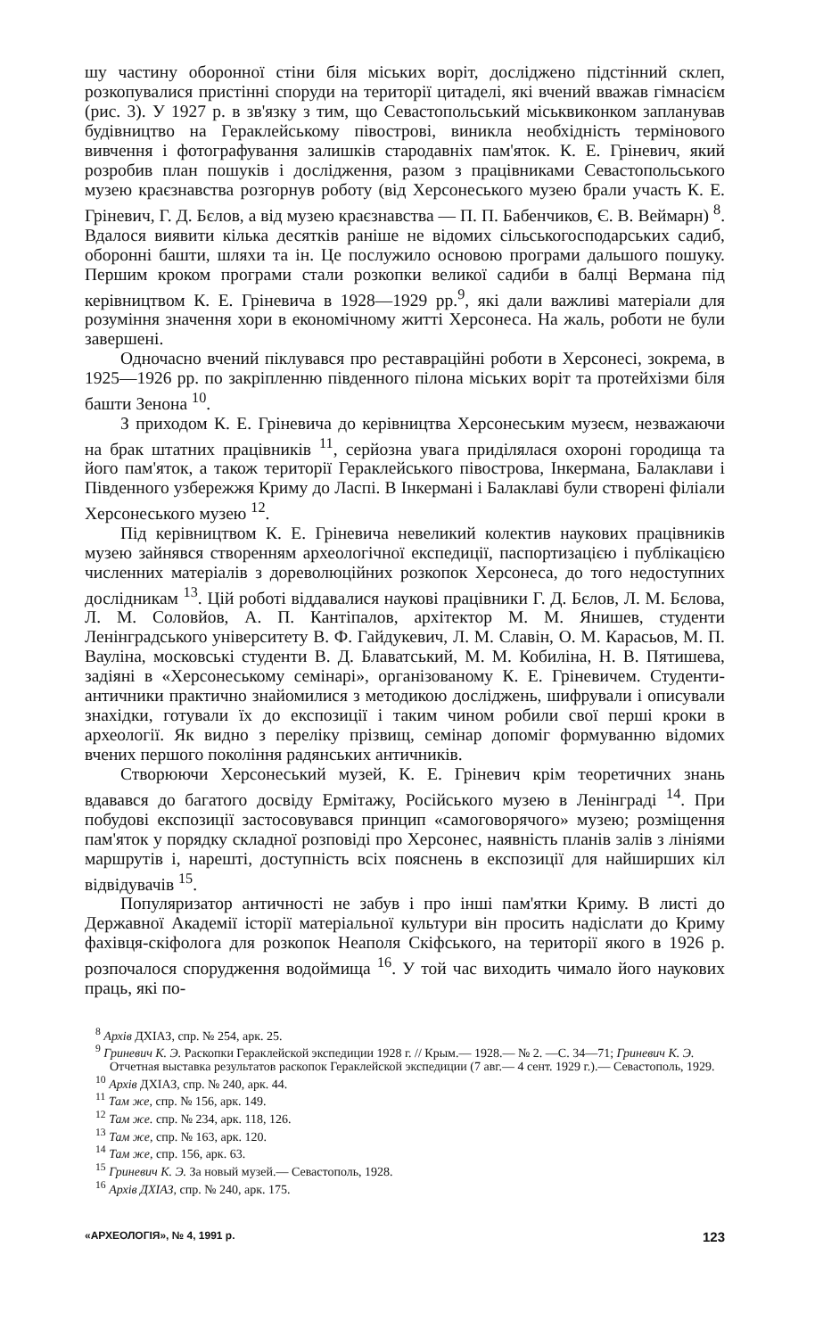шу частину оборонної стіни біля міських воріт, досліджено підстінний склеп, розкопувалися пристінні споруди на території цитаделі, які вчений вважав гімнасієм (рис. 3). У 1927 р. в зв'язку з тим, що Севастопольський міськвиконком запланував будівництво на Гераклейському півострові, виникла необхідність термінового вивчення і фотографування залишків стародавніх пам'яток. К. Е. Гріневич, який розробив план пошуків і дослідження, разом з працівниками Севастопольського музею краєзнавства розгорнув роботу (від Херсонеського музею брали участь К. Е. Гріневич, Г. Д. Бєлов, а від музею краєзнавства — П. П. Бабенчиков, Є. В. Веймарн) <sup>8</sup>. Вдалося виявити кілька десятків раніше не відомих сільськогосподарських садиб, оборонні башти, шляхи та ін. Це послужило основою програми дальшого пошуку. Першим кроком програми стали розкопки великої садиби в балці Вермана під керівництвом К. Е. Гріневича в 1928—1929 рр.<sup>9</sup>, які дали важливі матеріали для розуміння значення хори в економічному житті Херсонеса. На жаль, роботи не були завершені.
Одночасно вчений піклувався про реставраційні роботи в Херсонесі, зокрема, в 1925—1926 рр. по закріпленню південного пілона міських воріт та протейхізми біля башти Зенона <sup>10</sup>.
З приходом К. Е. Гріневича до керівництва Херсонеським музеєм, незважаючи на брак штатних працівників <sup>11</sup>, серйозна увага приділялася охороні городища та його пам'яток, а також території Гераклейського півострова, Інкермана, Балаклави і Південного узбережжя Криму до Ласпі. В Інкермані і Балаклаві були створені філіали Херсонеського музею <sup>12</sup>.
Під керівництвом К. Е. Гріневича невеликий колектив наукових працівників музею зайнявся створенням археологічної експедиції, паспортизацією і публікацією численних матеріалів з дореволюційних розкопок Херсонеса, до того недоступних дослідникам <sup>13</sup>. Цій роботі віддавалися наукові працівники Г. Д. Бєлов, Л. М. Бєлова, Л. М. Соловйов, А. П. Кантіпалов, архітектор М. М. Янишев, студенти Ленінградського університету В. Ф. Гайдукевич, Л. М. Славін, О. М. Карасьов, М. П. Вауліна, московські студенти В. Д. Блаватський, М. М. Кобиліна, Н. В. Пятишева, задіяні в «Херсонеському семінарі», організованому К. Е. Гріневичем. Студенти-античники практично знайомилися з методикою досліджень, шифрували і описували знахідки, готували їх до експозиції і таким чином робили свої перші кроки в археології. Як видно з переліку прізвищ, семінар допоміг формуванню відомих вчених першого покоління радянських античників.
Створюючи Херсонеський музей, К. Е. Гріневич крім теоретичних знань вдавався до багатого досвіду Ермітажу, Російського музею в Ленінграді <sup>14</sup>. При побудові експозиції застосовувався принцип «самоговорячого» музею; розміщення пам'яток у порядку складної розповіді про Херсонес, наявність планів залів з лініями маршрутів і, нарешті, доступність всіх пояснень в експозиції для найширших кіл відвідувачів <sup>15</sup>.
Популяризатор античності не забув і про інші пам'ятки Криму. В листі до Державної Академії історії матеріальної культури він просить надіслати до Криму фахівця-скіфолога для розкопок Неаполя Скіфського, на території якого в 1926 р. розпочалося спорудження водоймища <sup>16</sup>. У той час виходить чимало його наукових праць, які по-
<sup>8</sup> Архів ДХІАЗ, спр. № 254, арк. 25.
<sup>9</sup> Гриневич К. Э. Раскопки Гераклейской экспедиции 1928 г. // Крым.— 1928.— № 2. —С. 34—71; Гриневич К. Э. Отчетная выставка результатов раскопок Гераклейской экспедиции (7 авг.— 4 сент. 1929 г.).— Севастополь, 1929.
<sup>10</sup> Архів ДХІАЗ, спр. № 240, арк. 44.
<sup>11</sup> Там же, спр. № 156, арк. 149.
<sup>12</sup> Там же. спр. № 234, арк. 118, 126.
<sup>13</sup> Там же, спр. № 163, арк. 120.
<sup>14</sup> Там же, спр. 156, арк. 63.
<sup>15</sup> Гриневич К. Э. За новый музей.— Севастополь, 1928.
<sup>16</sup> Архів ДХІАЗ, спр. № 240, арк. 175.
«АРХЕОЛОГІЯ», № 4, 1991 р. 123